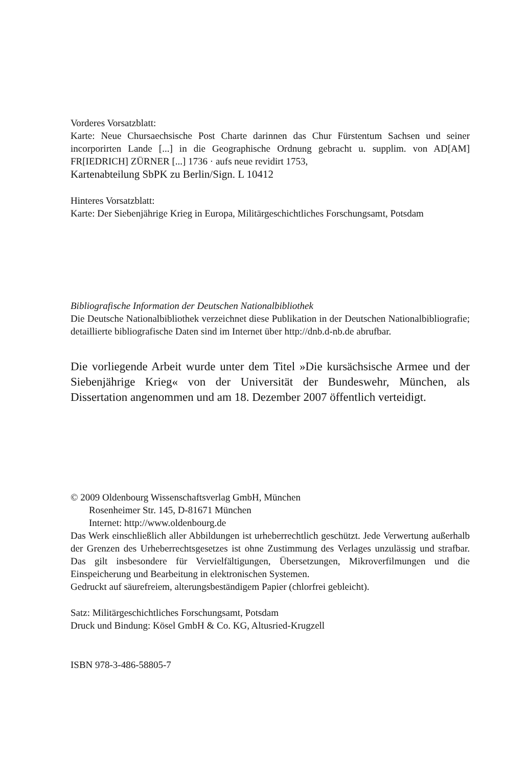Vorderes Vorsatzblatt:
Karte: Neue Chursaechsische Post Charte darinnen das Chur Fürstentum Sachsen und seiner incorporirten Lande [...] in die Geographische Ordnung gebracht u. supplim. von AD[AM] FR[IEDRICH] ZÜRNER [...] 1736 · aufs neue revidirt 1753,
Kartenabteilung SbPK zu Berlin/Sign. L 10412
Hinteres Vorsatzblatt:
Karte: Der Siebenjährige Krieg in Europa, Militärgeschichtliches Forschungsamt, Potsdam
Bibliografische Information der Deutschen Nationalbibliothek
Die Deutsche Nationalbibliothek verzeichnet diese Publikation in der Deutschen Nationalbibliografie; detaillierte bibliografische Daten sind im Internet über http://dnb.d-nb.de abrufbar.
Die vorliegende Arbeit wurde unter dem Titel »Die kursächsische Armee und der Siebenjährige Krieg« von der Universität der Bundeswehr, München, als Dissertation angenommen und am 18. Dezember 2007 öffentlich verteidigt.
© 2009 Oldenbourg Wissenschaftsverlag GmbH, München
Rosenheimer Str. 145, D-81671 München
Internet: http://www.oldenbourg.de
Das Werk einschließlich aller Abbildungen ist urheberrechtlich geschützt. Jede Verwertung außerhalb der Grenzen des Urheberrechtsgesetzes ist ohne Zustimmung des Verlages unzulässig und strafbar. Das gilt insbesondere für Vervielfältigungen, Übersetzungen, Mikroverfilmungen und die Einspeicherung und Bearbeitung in elektronischen Systemen.
Gedruckt auf säurefreiem, alterungsbeständigem Papier (chlorfrei gebleicht).
Satz: Militärgeschichtliches Forschungsamt, Potsdam
Druck und Bindung: Kösel GmbH & Co. KG, Altusried-Krugzell
ISBN 978-3-486-58805-7